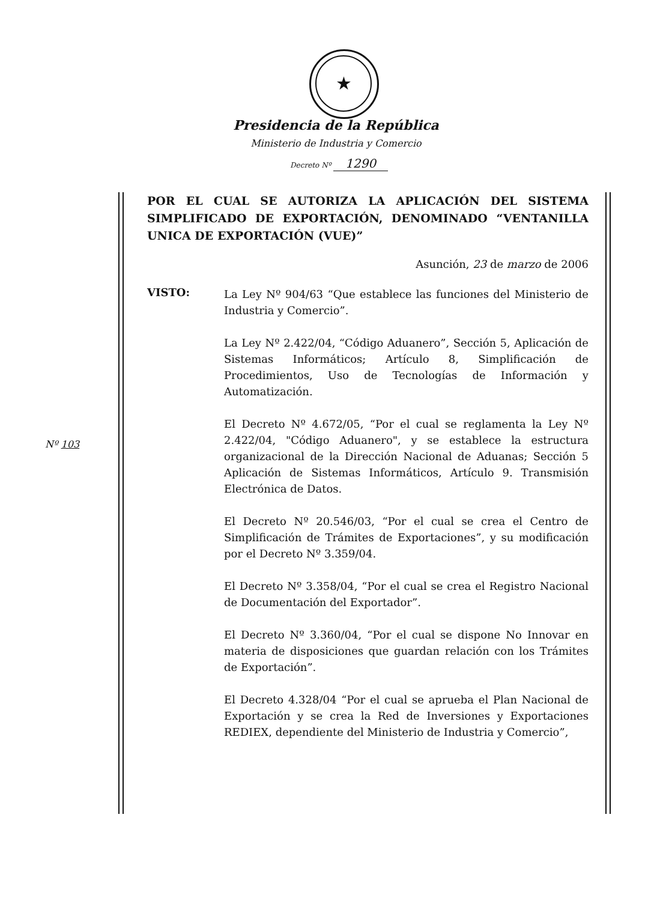★
Presidencia de la República
Ministerio de Industria y Comercio
Decreto Nº 1290
Nº 103
POR EL CUAL SE AUTORIZA LA APLICACIÓN DEL SISTEMA SIMPLIFICADO DE EXPORTACIÓN, DENOMINADO “VENTANILLA UNICA DE EXPORTACIÓN (VUE)”
Asunción, 23 de marzo de 2006
VISTO:
La Ley Nº 904/63 “Que establece las funciones del Ministerio de Industria y Comercio”.
La Ley Nº 2.422/04, “Código Aduanero”, Sección 5, Aplicación de Sistemas Informáticos; Artículo 8, Simplificación de Procedimientos, Uso de Tecnologías de Información y Automatización.
El Decreto Nº 4.672/05, “Por el cual se reglamenta la Ley Nº 2.422/04, "Código Aduanero", y se establece la estructura organizacional de la Dirección Nacional de Aduanas; Sección 5 Aplicación de Sistemas Informáticos, Artículo 9. Transmisión Electrónica de Datos.
El Decreto Nº 20.546/03, “Por el cual se crea el Centro de Simplificación de Trámites de Exportaciones”, y su modificación por el Decreto Nº 3.359/04.
El Decreto Nº 3.358/04, “Por el cual se crea el Registro Nacional de Documentación del Exportador”.
El Decreto Nº 3.360/04, “Por el cual se dispone No Innovar en materia de disposiciones que guardan relación con los Trámites de Exportación”.
El Decreto 4.328/04 “Por el cual se aprueba el Plan Nacional de Exportación y se crea la Red de Inversiones y Exportaciones REDIEX, dependiente del Ministerio de Industria y Comercio”,